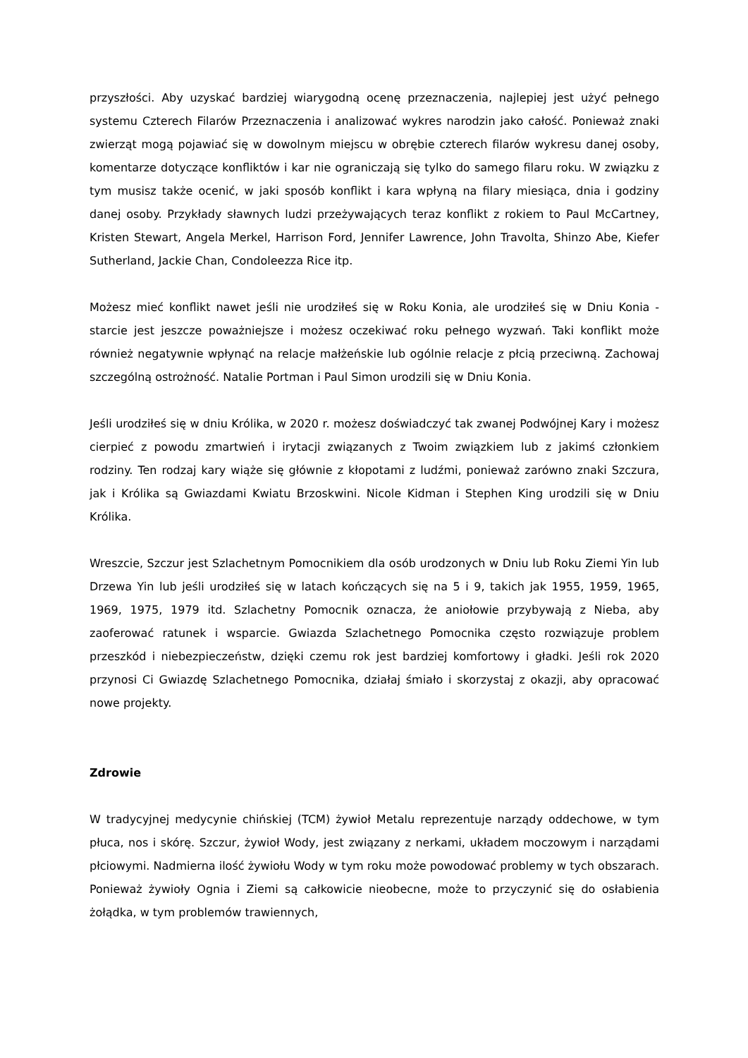przyszłości. Aby uzyskać bardziej wiarygodną ocenę przeznaczenia, najlepiej jest użyć pełnego systemu Czterech Filarów Przeznaczenia i analizować wykres narodzin jako całość. Ponieważ znaki zwierząt mogą pojawiać się w dowolnym miejscu w obrębie czterech filarów wykresu danej osoby, komentarze dotyczące konfliktów i kar nie ograniczają się tylko do samego filaru roku. W związku z tym musisz także ocenić, w jaki sposób konflikt i kara wpłyną na filary miesiąca, dnia i godziny danej osoby. Przykłady sławnych ludzi przeżywających teraz konflikt z rokiem to Paul McCartney, Kristen Stewart, Angela Merkel, Harrison Ford, Jennifer Lawrence, John Travolta, Shinzo Abe, Kiefer Sutherland, Jackie Chan, Condoleezza Rice itp.
Możesz mieć konflikt nawet jeśli nie urodziłeś się w Roku Konia, ale urodziłeś się w Dniu Konia - starcie jest jeszcze poważniejsze i możesz oczekiwać roku pełnego wyzwań. Taki konflikt może również negatywnie wpłynąć na relacje małżeńskie lub ogólnie relacje z płcią przeciwną. Zachowaj szczególną ostrożność. Natalie Portman i Paul Simon urodzili się w Dniu Konia.
Jeśli urodziłeś się w dniu Królika, w 2020 r. możesz doświadczyć tak zwanej Podwójnej Kary i możesz cierpieć z powodu zmartwień i irytacji związanych z Twoim związkiem lub z jakimś członkiem rodziny. Ten rodzaj kary wiąże się głównie z kłopotami z ludźmi, ponieważ zarówno znaki Szczura, jak i Królika są Gwiazdami Kwiatu Brzoskwini. Nicole Kidman i Stephen King urodzili się w Dniu Królika.
Wreszcie, Szczur jest Szlachetnym Pomocnikiem dla osób urodzonych w Dniu lub Roku Ziemi Yin lub Drzewa Yin lub jeśli urodziłeś się w latach kończących się na 5 i 9, takich jak 1955, 1959, 1965, 1969, 1975, 1979 itd. Szlachetny Pomocnik oznacza, że aniołowie przybywają z Nieba, aby zaoferować ratunek i wsparcie. Gwiazda Szlachetnego Pomocnika często rozwiązuje problem przeszkód i niebezpieczeństw, dzięki czemu rok jest bardziej komfortowy i gładki. Jeśli rok 2020 przynosi Ci Gwiazdę Szlachetnego Pomocnika, działaj śmiało i skorzystaj z okazji, aby opracować nowe projekty.
Zdrowie
W tradycyjnej medycynie chińskiej (TCM) żywioł Metalu reprezentuje narządy oddechowe, w tym płuca, nos i skórę. Szczur, żywioł Wody, jest związany z nerkami, układem moczowym i narządami płciowymi. Nadmierna ilość żywiołu Wody w tym roku może powodować problemy w tych obszarach. Ponieważ żywioły Ognia i Ziemi są całkowicie nieobecne, może to przyczynić się do osłabienia żołądka, w tym problemów trawiennych,